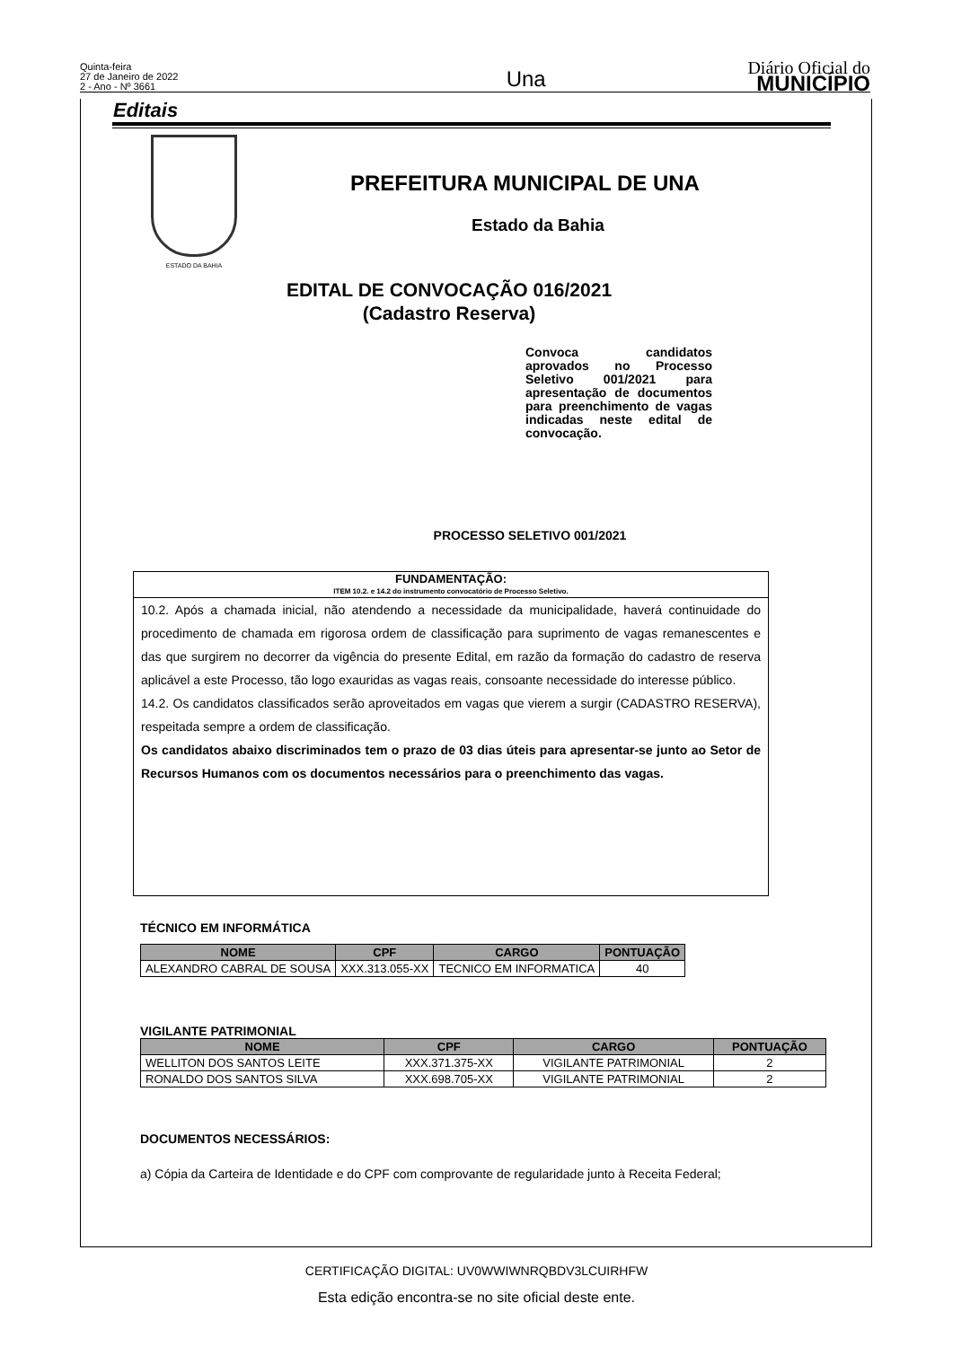Quinta-feira
27 de Janeiro de 2022
2 - Ano - Nº 3661
Una
Diário Oficial do
MUNICÍPIO
Editais
ESTADO DA BAHIA
PREFEITURA MUNICIPAL DE UNA
Estado da Bahia
EDITAL DE CONVOCAÇÃO 016/2021
(Cadastro Reserva)
Convoca candidatos aprovados no Processo Seletivo 001/2021 para apresentação de documentos para preenchimento de vagas indicadas neste edital de convocação.
PROCESSO SELETIVO 001/2021
FUNDAMENTAÇÃO:
ITEM 10.2. e 14.2 do instrumento convocatório de Processo Seletivo.
10.2. Após a chamada inicial, não atendendo a necessidade da municipalidade, haverá continuidade do procedimento de chamada em rigorosa ordem de classificação para suprimento de vagas remanescentes e das que surgirem no decorrer da vigência do presente Edital, em razão da formação do cadastro de reserva aplicável a este Processo, tão logo exauridas as vagas reais, consoante necessidade do interesse público.
14.2. Os candidatos classificados serão aproveitados em vagas que vierem a surgir (CADASTRO RESERVA), respeitada sempre a ordem de classificação.
Os candidatos abaixo discriminados tem o prazo de 03 dias úteis para apresentar-se junto ao Setor de Recursos Humanos com os documentos necessários para o preenchimento das vagas.
TÉCNICO EM INFORMÁTICA
| NOME | CPF | CARGO | PONTUAÇÃO |
| --- | --- | --- | --- |
| ALEXANDRO CABRAL DE SOUSA | XXX.313.055-XX | TECNICO EM INFORMATICA | 40 |
VIGILANTE PATRIMONIAL
| NOME | CPF | CARGO | PONTUAÇÃO |
| --- | --- | --- | --- |
| WELLITON DOS SANTOS LEITE | XXX.371.375-XX | VIGILANTE PATRIMONIAL | 2 |
| RONALDO DOS SANTOS SILVA | XXX.698.705-XX | VIGILANTE PATRIMONIAL | 2 |
DOCUMENTOS NECESSÁRIOS:
a) Cópia da Carteira de Identidade e do CPF com comprovante de regularidade junto à Receita Federal;
CERTIFICAÇÃO DIGITAL: UV0WWIWNRQBDV3LCUIRHFW
Esta edição encontra-se no site oficial deste ente.